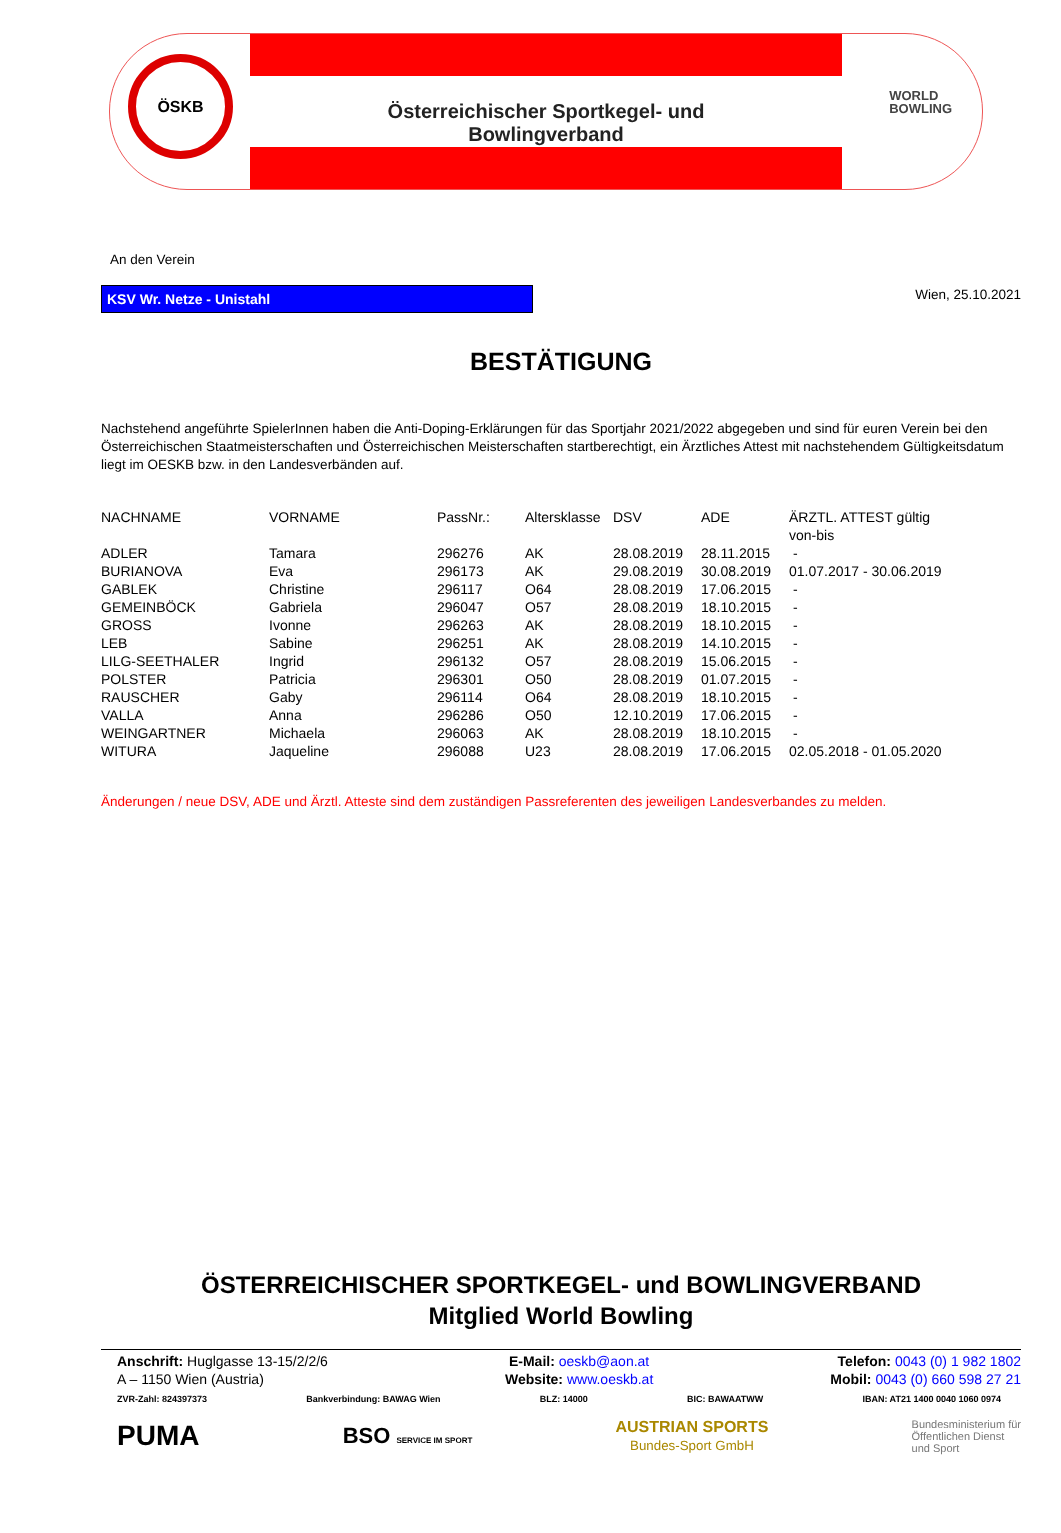ÖSKB
Österreichischer Sportkegel- und Bowlingverband
WORLD
BOWLING
An den Verein
KSV Wr. Netze - Unistahl
Wien, 25.10.2021
BESTÄTIGUNG
Nachstehend angeführte SpielerInnen haben die Anti-Doping-Erklärungen für das Sportjahr 2021/2022 abgegeben und sind für euren Verein bei den Österreichischen Staatmeisterschaften und Österreichischen Meisterschaften startberechtigt, ein Ärztliches Attest mit nachstehendem Gültigkeitsdatum liegt im OESKB bzw. in den Landesverbänden auf.
| NACHNAME | VORNAME | PassNr.: | Altersklasse | DSV | ADE | ÄRZTL. ATTEST gültig von-bis |
| --- | --- | --- | --- | --- | --- | --- |
| ADLER | Tamara | 296276 | AK | 28.08.2019 | 28.11.2015 | - |
| BURIANOVA | Eva | 296173 | AK | 29.08.2019 | 30.08.2019 | 01.07.2017 - 30.06.2019 |
| GABLEK | Christine | 296117 | O64 | 28.08.2019 | 17.06.2015 | - |
| GEMEINBÖCK | Gabriela | 296047 | O57 | 28.08.2019 | 18.10.2015 | - |
| GROSS | Ivonne | 296263 | AK | 28.08.2019 | 18.10.2015 | - |
| LEB | Sabine | 296251 | AK | 28.08.2019 | 14.10.2015 | - |
| LILG-SEETHALER | Ingrid | 296132 | O57 | 28.08.2019 | 15.06.2015 | - |
| POLSTER | Patricia | 296301 | O50 | 28.08.2019 | 01.07.2015 | - |
| RAUSCHER | Gaby | 296114 | O64 | 28.08.2019 | 18.10.2015 | - |
| VALLA | Anna | 296286 | O50 | 12.10.2019 | 17.06.2015 | - |
| WEINGARTNER | Michaela | 296063 | AK | 28.08.2019 | 18.10.2015 | - |
| WITURA | Jaqueline | 296088 | U23 | 28.08.2019 | 17.06.2015 | 02.05.2018 - 01.05.2020 |
Änderungen / neue DSV, ADE und Ärztl. Atteste sind dem zuständigen Passreferenten des jeweiligen Landesverbandes zu melden.
ÖSTERREICHISCHER SPORTKEGEL- und BOWLINGVERBAND
Mitglied World Bowling
Anschrift: Huglgasse 13-15/2/2/6
A – 1150 Wien (Austria)
E-Mail: oeskb@aon.at
Website: www.oeskb.at
Telefon: 0043 (0) 1 982 1802
Mobil: 0043 (0) 660 598 27 21
ZVR-Zahl: 824397373 Bankverbindung: BAWAG Wien BLZ: 14000 BIC: BAWAATWW IBAN: AT21 1400 0040 1060 0974
PUMA BSO SERVICE IM SPORT AUSTRIAN SPORTS
Bundes-Sport GmbH Bundesministerium für
Öffentlichen Dienst
und Sport